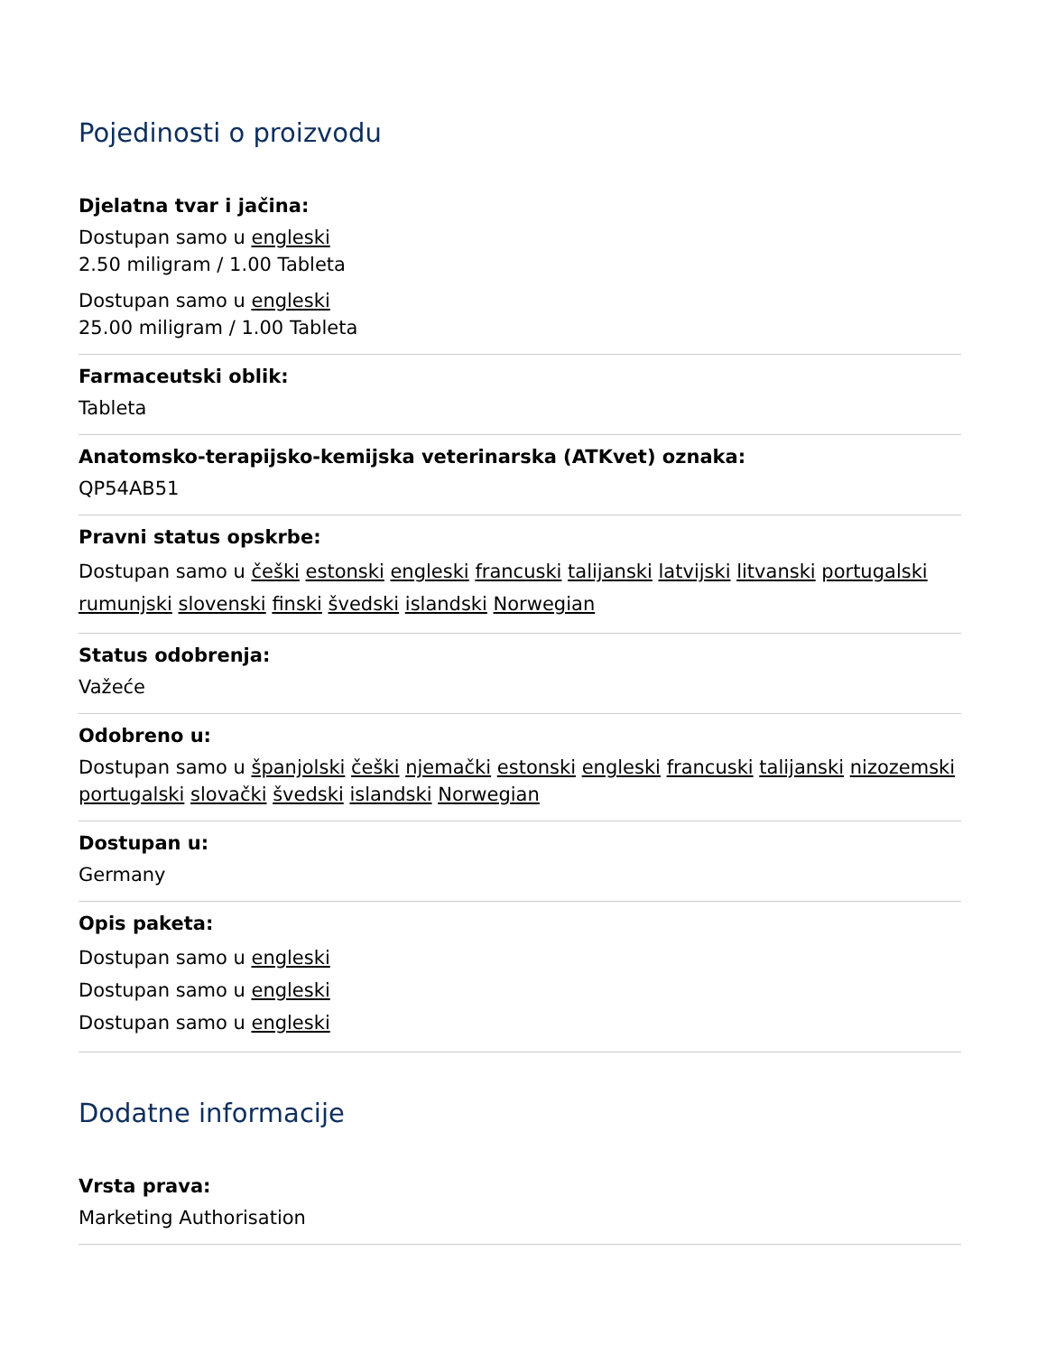Pojedinosti o proizvodu
Djelatna tvar i jačina:
Dostupan samo u engleski
2.50 miligram / 1.00 Tableta
Dostupan samo u engleski
25.00 miligram / 1.00 Tableta
Farmaceutski oblik:
Tableta
Anatomsko-terapijsko-kemijska veterinarska (ATKvet) oznaka:
QP54AB51
Pravni status opskrbe:
Dostupan samo u češki estonski engleski francuski talijanski latvijski litvanski portugalski rumunjski slovenski finski švedski islandski Norwegian
Status odobrenja:
Važeće
Odobreno u:
Dostupan samo u španjolski češki njemački estonski engleski francuski talijanski nizozemski portugalski slovački švedski islandski Norwegian
Dostupan u:
Germany
Opis paketa:
Dostupan samo u engleski
Dostupan samo u engleski
Dostupan samo u engleski
Dodatne informacije
Vrsta prava:
Marketing Authorisation